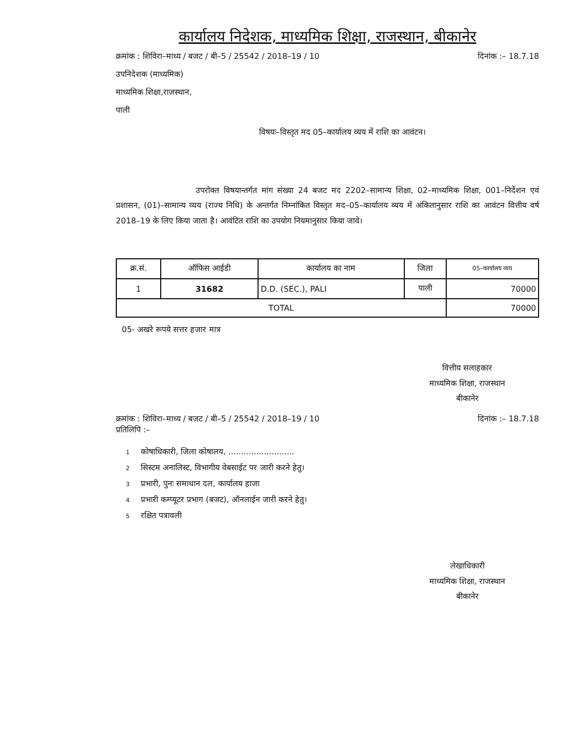कार्यालय निदेशक, माध्यमिक शिक्षा, राजस्थान, बीकानेर
क्रमांक : शिविरा–माध्य / बजट / बी–5 / 25542 / 2018–19 / 10 दिनांक :– 18.7.18
उपनिदेशक (माध्यमिक)
माध्यमिक शिक्षा,राजस्थान,
पाली
विषयः–विस्तृत मद 05–कार्यालय व्यय में राशि का आवंटन।
उपरोक्त विषयान्तर्गत मांग संख्या 24 बजट मद 2202–सामान्य शिक्षा, 02–माध्यमिक शिक्षा, 001–निर्देशन एवं प्रशासन, (01)–सामान्य व्यय (राज्य निधि) के अन्तर्गत निम्नांकित विस्तृत मद–05–कार्यालय व्यय में अंकितानुसार राशि का आवंटन वित्तीय वर्ष 2018–19 के लिए किया जाता है। आवंटित राशि का उपयोग नियमानुसार किया जावे।
| क्र.सं. | ऑफिस आईडी | कार्यालय का नाम | जिला | 05–कार्यालय व्यय |
| --- | --- | --- | --- | --- |
| 1 | 31682 | D.D. (SEC.), PALI | पाली | 70000 |
| TOTAL | | | | 70000 |
05- अखरे रूपये सत्तर हजार मात्र
वित्तीय सलाहकार
माध्यमिक शिक्षा, राजस्थान
बीकानेर
क्रमांक : शिविरा–माध्य / बजट / बी–5 / 25542 / 2018–19 / 10 दिनांक :– 18.7.18
प्रतिलिपि :–
1 कोषाधिकारी, जिला कोषालय, ..........................
2 सिस्टम अनालिस्ट, विभागीय वेबसाईट पर जारी करने हेतु।
3 प्रभारी, पुनः समाधान दल, कार्यालय हाजा
4 प्रभारी कम्प्यूटर प्रभाग (बजट), ऑनलाईन जारी करने हेतु।
5 रक्षित पत्रावली
लेखाधिकारी
माध्यमिक शिक्षा, राजस्थान
बीकानेर